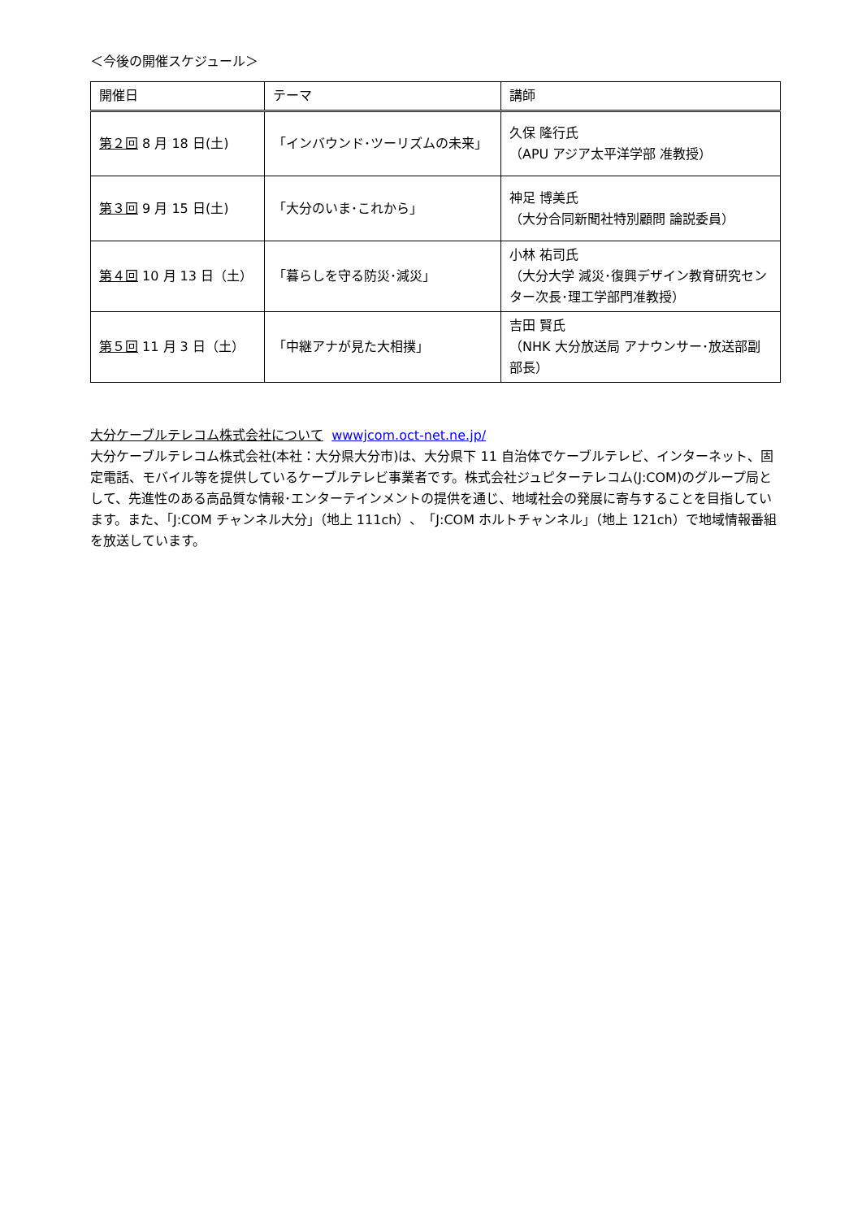＜今後の開催スケジュール＞
| 開催日 | テーマ | 講師 |
| --- | --- | --- |
| 第２回 8 月 18 日(土) | 「インバウンド･ツーリズムの未来」 | 久保 隆行氏 （APU アジア太平洋学部 准教授） |
| 第３回 9 月 15 日(土) | 「大分のいま･これから」 | 神足 博美氏 （大分合同新聞社特別顧問 論説委員） |
| 第４回 10 月 13 日（土） | 「暮らしを守る防災･減災」 | 小林 祐司氏 （大分大学 減災･復興デザイン教育研究センター次長･理工学部門准教授） |
| 第５回 11 月 3 日（土） | 「中継アナが見た大相撲」 | 吉田 賢氏 （NHK 大分放送局 アナウンサー･放送部副部長） |
大分ケーブルテレコム株式会社について wwwjcom.oct-net.ne.jp/
大分ケーブルテレコム株式会社(本社：大分県大分市)は、大分県下 11 自治体でケーブルテレビ、インターネット、固定電話、モバイル等を提供しているケーブルテレビ事業者です。株式会社ジュピターテレコム(J:COM)のグループ局として、先進性のある高品質な情報･エンターテインメントの提供を通じ、地域社会の発展に寄与することを目指しています。また、「J:COM チャンネル大分」（地上 111ch）、「J:COM ホルトチャンネル」（地上 121ch）で地域情報番組を放送しています。